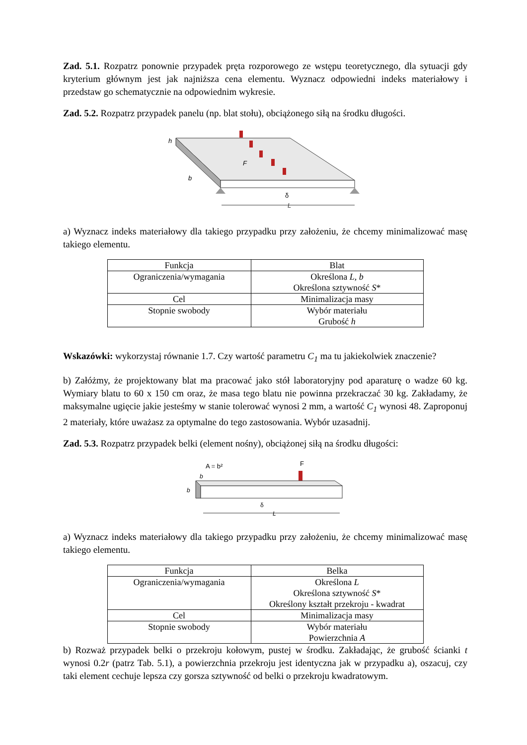Zad. 5.1. Rozpatrz ponownie przypadek pręta rozporowego ze wstępu teoretycznego, dla sytuacji gdy kryterium głównym jest jak najniższa cena elementu. Wyznacz odpowiedni indeks materiałowy i przedstaw go schematycznie na odpowiednim wykresie.
Zad. 5.2. Rozpatrz przypadek panelu (np. blat stołu), obciążonego siłą na środku długości.
h
F
b
δ
L
a) Wyznacz indeks materiałowy dla takiego przypadku przy założeniu, że chcemy minimalizować masę takiego elementu.
| Funkcja | Blat |
| Ograniczenia/wymagania | Określona L, b Określona sztywność S * |
| Cel | Minimalizacja masy |
| Stopnie swobody | Wybór materiału Grubość h |
Wskazówki: wykorzystaj równanie 1.7. Czy wartość parametru C<sub>1</sub> ma tu jakiekolwiek znaczenie?
b) Załóżmy, że projektowany blat ma pracować jako stół laboratoryjny pod aparaturę o wadze 60 kg. Wymiary blatu to 60 x 150 cm oraz, że masa tego blatu nie powinna przekraczać 30 kg. Zakładamy, że maksymalne ugięcie jakie jesteśmy w stanie tolerować wynosi 2 mm, a wartość C<sub>1</sub> wynosi 48. Zaproponuj 2 materiały, które uważasz za optymalne do tego zastosowania. Wybór uzasadnij.
Zad. 5.3. Rozpatrz przypadek belki (element nośny), obciążonej siłą na środku długości:
A = b²
F
b
b
δ
L
a) Wyznacz indeks materiałowy dla takiego przypadku przy założeniu, że chcemy minimalizować masę takiego elementu.
| Funkcja | Belka |
| Ograniczenia/wymagania | Określona L Określona sztywność S * Określony kształt przekroju - kwadrat |
| Cel | Minimalizacja masy |
| Stopnie swobody | Wybór materiału Powierzchnia A |
b) Rozważ przypadek belki o przekroju kołowym, pustej w środku. Zakładając, że grubość ścianki t wynosi 0.2r (patrz Tab. 5.1), a powierzchnia przekroju jest identyczna jak w przypadku a), oszacuj, czy taki element cechuje lepsza czy gorsza sztywność od belki o przekroju kwadratowym.